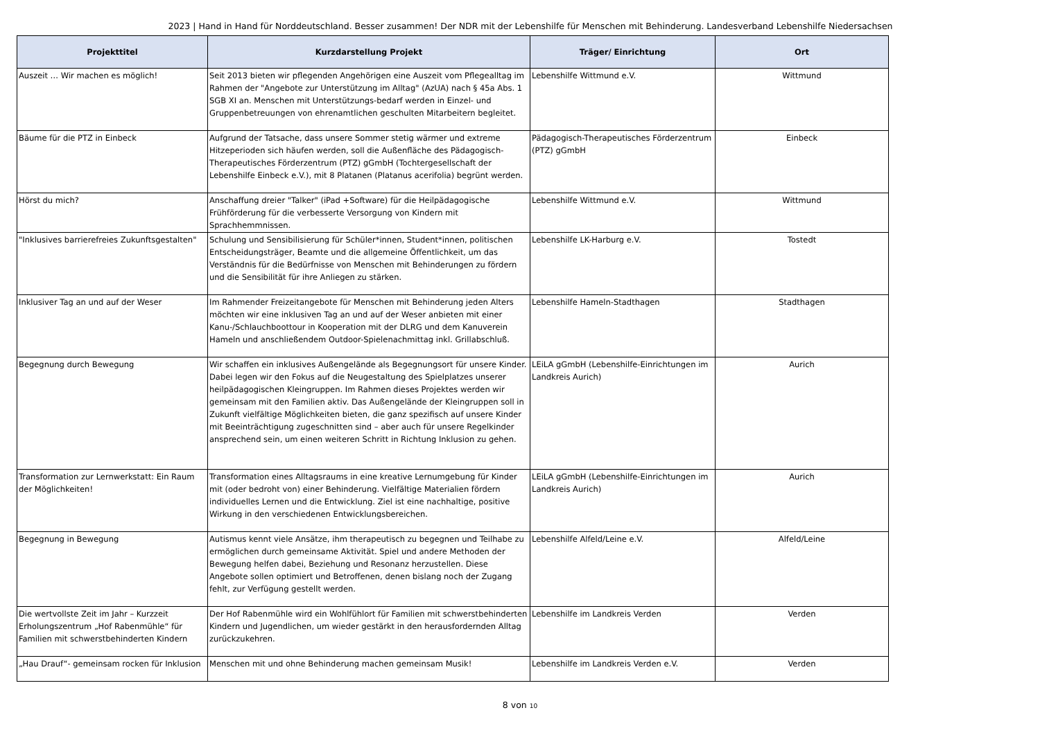2023 | Hand in Hand für Norddeutschland. Besser zusammen! Der NDR mit der Lebenshilfe für Menschen mit Behinderung. Landesverband Lebenshilfe Niedersachsen
| Projekttitel | Kurzdarstellung Projekt | Träger/ Einrichtung | Ort |
| --- | --- | --- | --- |
| Auszeit … Wir machen es möglich! | Seit 2013 bieten wir pflegenden Angehörigen eine Auszeit vom Pflegealltag im Rahmen der "Angebote zur Unterstützung im Alltag" (AzUA) nach § 45a Abs. 1 SGB XI an. Menschen mit Unterstützungs-bedarf werden in Einzel- und Gruppenbetreuungen von ehrenamtlichen geschulten Mitarbeitern begleitet. | Lebenshilfe Wittmund e.V. | Wittmund |
| Bäume für die PTZ in Einbeck | Aufgrund der Tatsache, dass unsere Sommer stetig wärmer und extreme Hitzeperioden sich häufen werden, soll die Außenfläche des Pädagogisch-Therapeutisches Förderzentrum (PTZ) gGmbH (Tochtergesellschaft der Lebenshilfe Einbeck e.V.), mit 8 Platanen (Platanus acerifolia) begrünt werden. | Pädagogisch-Therapeutisches Förderzentrum (PTZ) gGmbH | Einbeck |
| Hörst du mich? | Anschaffung dreier "Talker" (iPad +Software) für die Heilpädagogische Frühförderung für die verbesserte Versorgung von Kindern mit Sprachhemmnissen. | Lebenshilfe Wittmund e.V. | Wittmund |
| "Inklusives barrierefreies Zukunftsgestalten" | Schulung und Sensibilisierung für Schüler*innen, Student*innen, politischen Entscheidungsträger, Beamte und die allgemeine Öffentlichkeit, um das Verständnis für die Bedürfnisse von Menschen mit Behinderungen zu fördern und die Sensibilität für ihre Anliegen zu stärken. | Lebenshilfe LK-Harburg e.V. | Tostedt |
| Inklusiver Tag an und auf der Weser | Im Rahmender Freizeitangebote für Menschen mit Behinderung jeden Alters möchten wir eine inklusiven Tag an und auf der Weser anbieten mit einer Kanu-/Schlauchboottour in Kooperation mit der DLRG und dem Kanuverein Hameln und anschließendem Outdoor-Spielenachmittag inkl. Grillabschluß. | Lebenshilfe Hameln-Stadthagen | Stadthagen |
| Begegnung durch Bewegung | Wir schaffen ein inklusives Außengelände als Begegnungsort für unsere Kinder. Dabei legen wir den Fokus auf die Neugestaltung des Spielplatzes unserer heilpädagogischen Kleingruppen. Im Rahmen dieses Projektes werden wir gemeinsam mit den Familien aktiv. Das Außengelände der Kleingruppen soll in Zukunft vielfältige Möglichkeiten bieten, die ganz spezifisch auf unsere Kinder mit Beeinträchtigung zugeschnitten sind – aber auch für unsere Regelkinder ansprechend sein, um einen weiteren Schritt in Richtung Inklusion zu gehen. | LEiLA gGmbH (Lebenshilfe-Einrichtungen im Landkreis Aurich) | Aurich |
| Transformation zur Lernwerkstatt: Ein Raum der Möglichkeiten! | Transformation eines Alltagsraums in eine kreative Lernumgebung für Kinder mit (oder bedroht von) einer Behinderung. Vielfältige Materialien fördern individuelles Lernen und die Entwicklung. Ziel ist eine nachhaltige, positive Wirkung in den verschiedenen Entwicklungsbereichen. | LEiLA gGmbH (Lebenshilfe-Einrichtungen im Landkreis Aurich) | Aurich |
| Begegnung in Bewegung | Autismus kennt viele Ansätze, ihm therapeutisch zu begegnen und Teilhabe zu ermöglichen durch gemeinsame Aktivität. Spiel und andere Methoden der Bewegung helfen dabei, Beziehung und Resonanz herzustellen. Diese Angebote sollen optimiert und Betroffenen, denen bislang noch der Zugang fehlt, zur Verfügung gestellt werden. | Lebenshilfe Alfeld/Leine e.V. | Alfeld/Leine |
| Die wertvollste Zeit im Jahr – Kurzzeit Erholungszentrum „Hof Rabenmühle“ für Familien mit schwerstbehinderten Kindern | Der Hof Rabenmühle wird ein Wohlfühlort für Familien mit schwerstbehinderten Kindern und Jugendlichen, um wieder gestärkt in den herausfordernden Alltag zurückzukehren. | Lebenshilfe im Landkreis Verden | Verden |
| „Hau Drauf“- gemeinsam rocken für Inklusion | Menschen mit und ohne Behinderung machen gemeinsam Musik! | Lebenshilfe im Landkreis Verden e.V. | Verden |
8 von 10